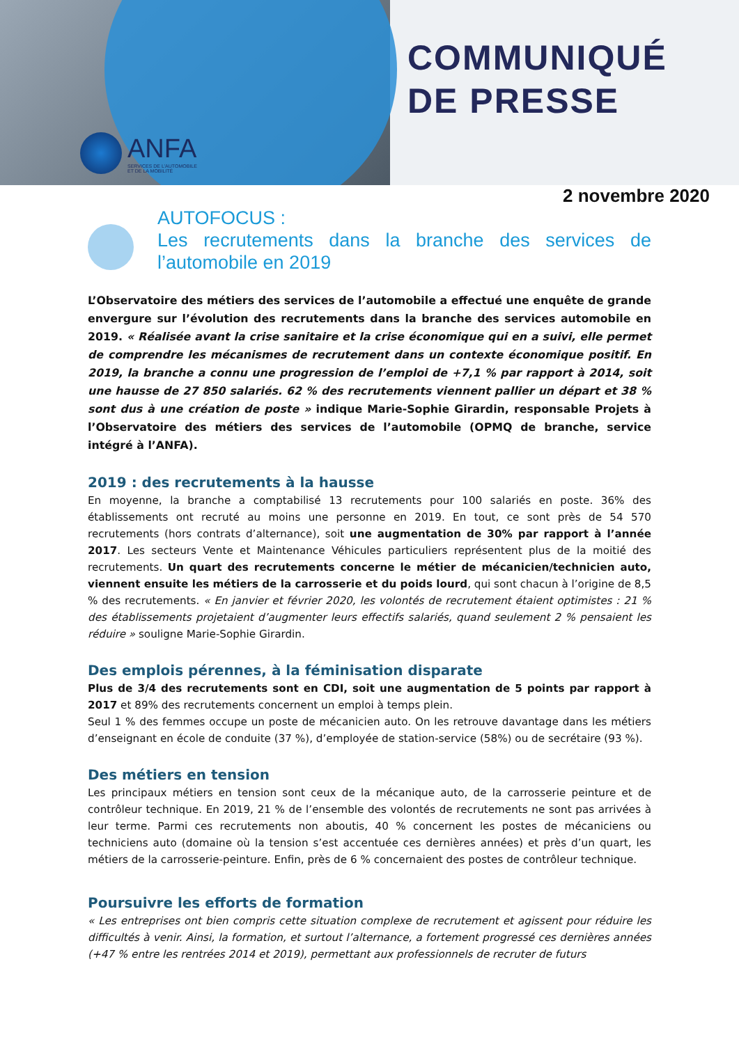ANFA
SERVICES DE L'AUTOMOBILE
ET DE LA MOBILITÉ
COMMUNIQUÉ
DE PRESSE
2 novembre 2020
AUTOFOCUS :
Les recrutements dans la branche des services de l’automobile en 2019
L’Observatoire des métiers des services de l’automobile a effectué une enquête de grande envergure sur l’évolution des recrutements dans la branche des services automobile en 2019. « Réalisée avant la crise sanitaire et la crise économique qui en a suivi, elle permet de comprendre les mécanismes de recrutement dans un contexte économique positif. En 2019, la branche a connu une progression de l’emploi de +7,1 % par rapport à 2014, soit une hausse de 27 850 salariés. 62 % des recrutements viennent pallier un départ et 38 % sont dus à une création de poste » indique Marie-Sophie Girardin, responsable Projets à l’Observatoire des métiers des services de l’automobile (OPMQ de branche, service intégré à l’ANFA).
2019 : des recrutements à la hausse
En moyenne, la branche a comptabilisé 13 recrutements pour 100 salariés en poste. 36% des établissements ont recruté au moins une personne en 2019. En tout, ce sont près de 54 570 recrutements (hors contrats d’alternance), soit une augmentation de 30% par rapport à l’année 2017. Les secteurs Vente et Maintenance Véhicules particuliers représentent plus de la moitié des recrutements. Un quart des recrutements concerne le métier de mécanicien/technicien auto, viennent ensuite les métiers de la carrosserie et du poids lourd, qui sont chacun à l’origine de 8,5 % des recrutements. « En janvier et février 2020, les volontés de recrutement étaient optimistes : 21 % des établissements projetaient d’augmenter leurs effectifs salariés, quand seulement 2 % pensaient les réduire » souligne Marie-Sophie Girardin.
Des emplois pérennes, à la féminisation disparate
Plus de 3/4 des recrutements sont en CDI, soit une augmentation de 5 points par rapport à 2017 et 89% des recrutements concernent un emploi à temps plein.
Seul 1 % des femmes occupe un poste de mécanicien auto. On les retrouve davantage dans les métiers d’enseignant en école de conduite (37 %), d’employée de station-service (58%) ou de secrétaire (93 %).
Des métiers en tension
Les principaux métiers en tension sont ceux de la mécanique auto, de la carrosserie peinture et de contrôleur technique. En 2019, 21 % de l’ensemble des volontés de recrutements ne sont pas arrivées à leur terme. Parmi ces recrutements non aboutis, 40 % concernent les postes de mécaniciens ou techniciens auto (domaine où la tension s’est accentuée ces dernières années) et près d’un quart, les métiers de la carrosserie-peinture. Enfin, près de 6 % concernaient des postes de contrôleur technique.
Poursuivre les efforts de formation
« Les entreprises ont bien compris cette situation complexe de recrutement et agissent pour réduire les difficultés à venir. Ainsi, la formation, et surtout l’alternance, a fortement progressé ces dernières années (+47 % entre les rentrées 2014 et 2019), permettant aux professionnels de recruter de futurs